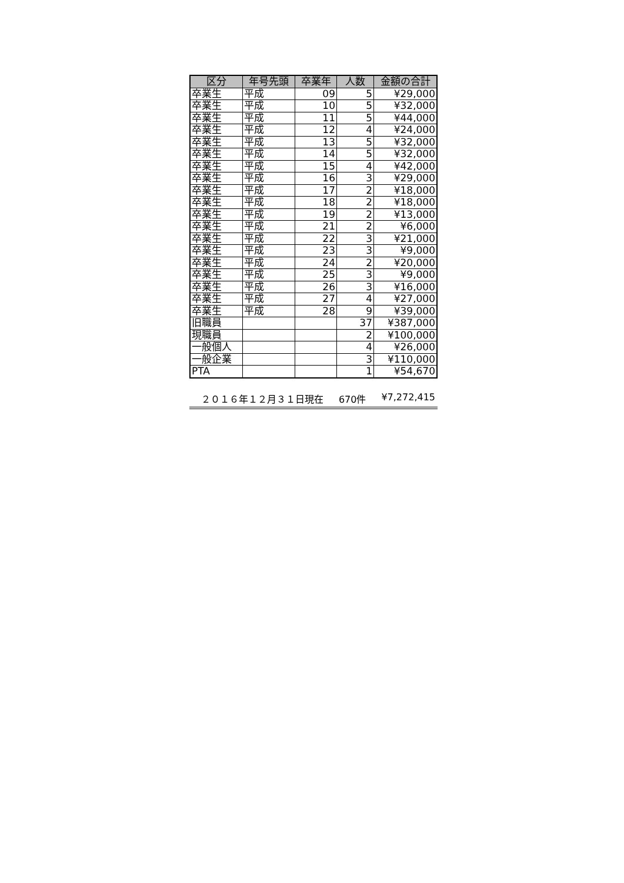| 区分 | 年号先頭 | 卒業年 | 人数 | 金額の合計 |
| --- | --- | --- | --- | --- |
| 卒業生 | 平成 | 09 | 5 | ¥29,000 |
| 卒業生 | 平成 | 10 | 5 | ¥32,000 |
| 卒業生 | 平成 | 11 | 5 | ¥44,000 |
| 卒業生 | 平成 | 12 | 4 | ¥24,000 |
| 卒業生 | 平成 | 13 | 5 | ¥32,000 |
| 卒業生 | 平成 | 14 | 5 | ¥32,000 |
| 卒業生 | 平成 | 15 | 4 | ¥42,000 |
| 卒業生 | 平成 | 16 | 3 | ¥29,000 |
| 卒業生 | 平成 | 17 | 2 | ¥18,000 |
| 卒業生 | 平成 | 18 | 2 | ¥18,000 |
| 卒業生 | 平成 | 19 | 2 | ¥13,000 |
| 卒業生 | 平成 | 21 | 2 | ¥6,000 |
| 卒業生 | 平成 | 22 | 3 | ¥21,000 |
| 卒業生 | 平成 | 23 | 3 | ¥9,000 |
| 卒業生 | 平成 | 24 | 2 | ¥20,000 |
| 卒業生 | 平成 | 25 | 3 | ¥9,000 |
| 卒業生 | 平成 | 26 | 3 | ¥16,000 |
| 卒業生 | 平成 | 27 | 4 | ¥27,000 |
| 卒業生 | 平成 | 28 | 9 | ¥39,000 |
| 旧職員 | | | 37 | ¥387,000 |
| 現職員 | | | 2 | ¥100,000 |
| 一般個人 | | | 4 | ¥26,000 |
| 一般企業 | | | 3 | ¥110,000 |
| PTA | | | 1 | ¥54,670 |
２０１６年１２月３１日現在 670件 ¥7,272,415